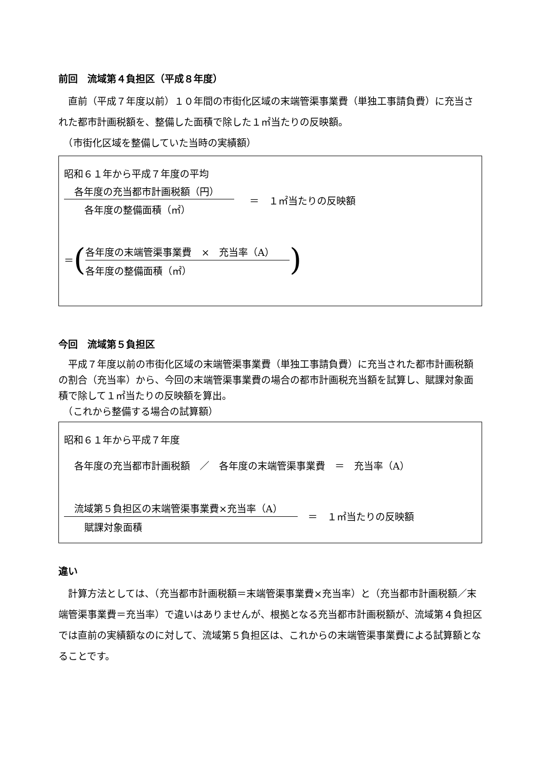前回　流域第４負担区（平成８年度）
　直前（平成７年度以前）１０年間の市街化区域の末端管渠事業費（単独工事請負費）に充当された都市計画税額を、整備した面積で除した１㎡当たりの反映額。
　（市街化区域を整備していた当時の実績額）
昭和６１年から平成７年度の平均
各年度の充当都市計画税額（円）
各年度の整備面積（㎡）
＝　１㎡当たりの反映額
＝ (
各年度の末端管渠事業費　×　充当率（A）
各年度の整備面積（㎡）
)
今回　流域第５負担区
　平成７年度以前の市街化区域の末端管渠事業費（単独工事請負費）に充当された都市計画税額の割合（充当率）から、今回の末端管渠事業費の場合の都市計画税充当額を試算し、賦課対象面積で除して１㎡当たりの反映額を算出。
　（これから整備する場合の試算額）
昭和６１年から平成７年度
各年度の充当都市計画税額　／　各年度の末端管渠事業費　＝　充当率（A）
流域第５負担区の末端管渠事業費×充当率（A）
賦課対象面積
＝　１㎡当たりの反映額
違い
　計算方法としては、（充当都市計画税額＝末端管渠事業費×充当率）と（充当都市計画税額／末端管渠事業費＝充当率）で違いはありませんが、根拠となる充当都市計画税額が、流域第４負担区では直前の実績額なのに対して、流域第５負担区は、これからの末端管渠事業費による試算額となることです。